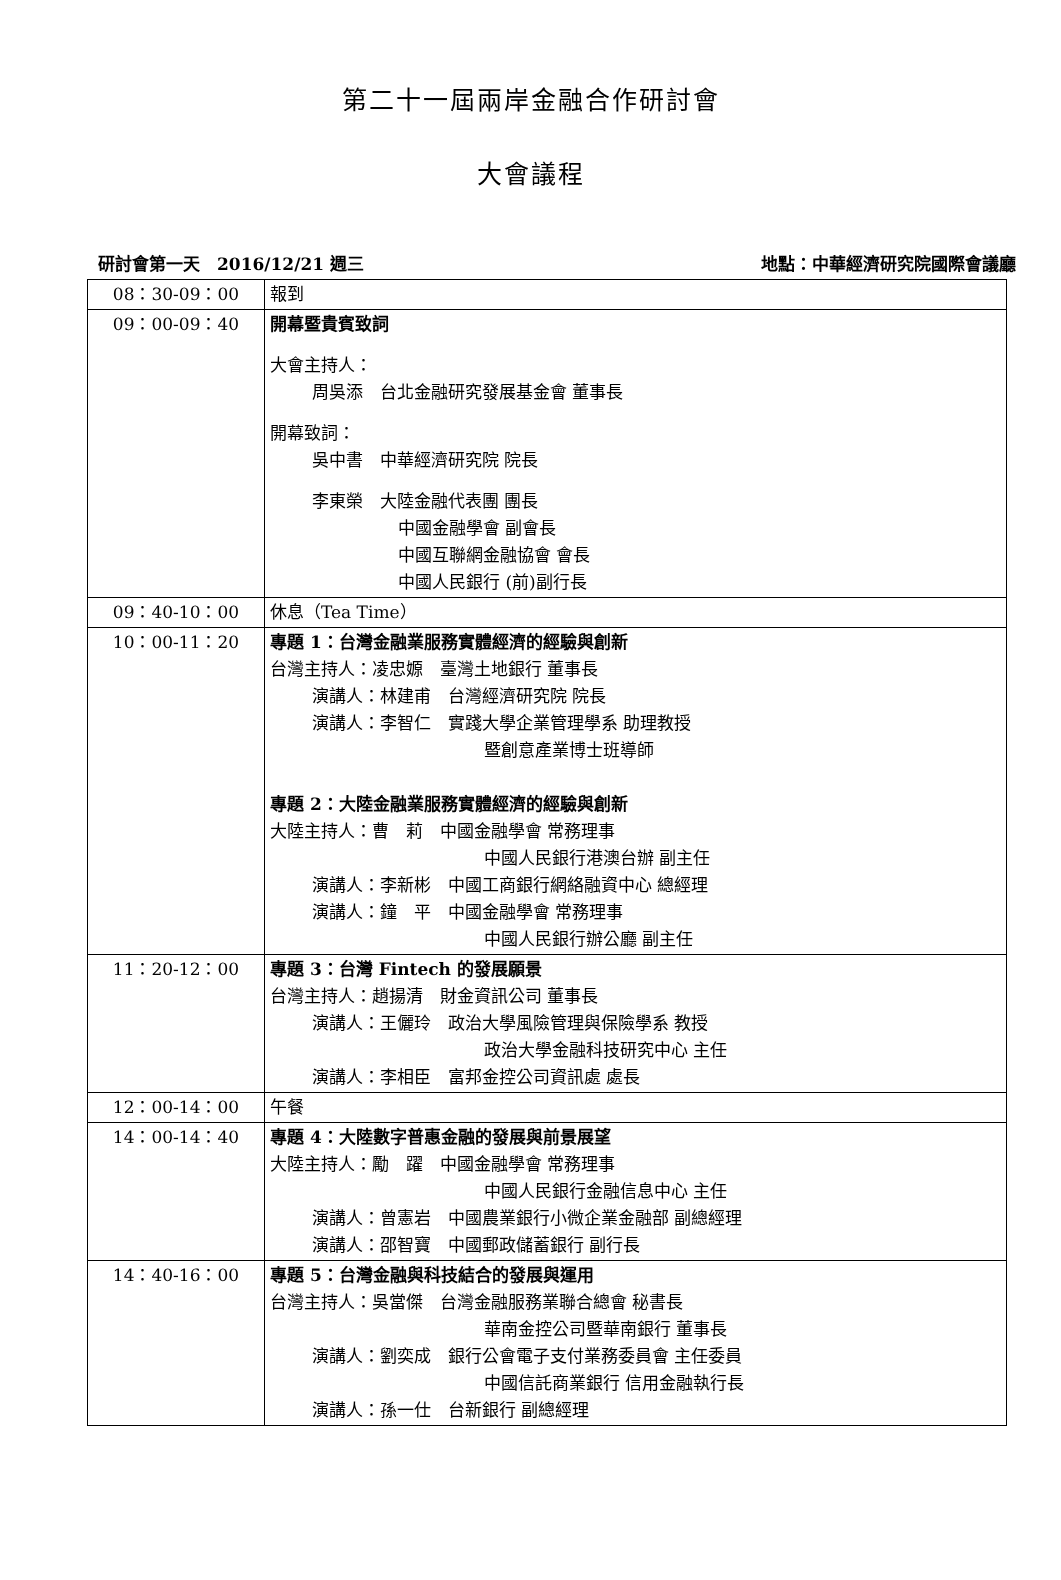第二十一屆兩岸金融合作研討會
大會議程
研討會第一天　2016/12/21 週三 地點：中華經濟研究院國際會議廳
| 08：30-09：00 | 報到 |
| 09：00-09：40 | 開幕暨貴賓致詞 大會主持人： 周吳添 台北金融研究發展基金會 董事長 開幕致詞： 吳中書 中華經濟研究院 院長 李東榮 大陸金融代表團 團長 中國金融學會 副會長 中國互聯網金融協會 會長 中國人民銀行 (前)副行長 |
| 09：40-10：00 | 休息（Tea Time） |
| 10：00-11：20 | 專題 1：台灣金融業服務實體經濟的經驗與創新 台灣主持人：凌忠嫄 臺灣土地銀行 董事長 演講人：林建甫 台灣經濟研究院 院長 演講人：李智仁 實踐大學企業管理學系 助理教授 暨創意產業博士班導師 專題 2：大陸金融業服務實體經濟的經驗與創新 大陸主持人：曹 莉 中國金融學會 常務理事 中國人民銀行港澳台辦 副主任 演講人：李新彬 中國工商銀行網絡融資中心 總經理 演講人：鐘 平 中國金融學會 常務理事 中國人民銀行辦公廳 副主任 |
| 11：20-12：00 | 專題 3：台灣 Fintech 的發展願景 台灣主持人：趙揚清 財金資訊公司 董事長 演講人：王儷玲 政治大學風險管理與保險學系 教授 政治大學金融科技研究中心 主任 演講人：李相臣 富邦金控公司資訊處 處長 |
| 12：00-14：00 | 午餐 |
| 14：00-14：40 | 專題 4：大陸數字普惠金融的發展與前景展望 大陸主持人：勵 躍 中國金融學會 常務理事 中國人民銀行金融信息中心 主任 演講人：曾憲岩 中國農業銀行小微企業金融部 副總經理 演講人：邵智寶 中國郵政儲蓄銀行 副行長 |
| 14：40-16：00 | 專題 5：台灣金融與科技結合的發展與運用 台灣主持人：吳當傑 台灣金融服務業聯合總會 秘書長 華南金控公司暨華南銀行 董事長 演講人：劉奕成 銀行公會電子支付業務委員會 主任委員 中國信託商業銀行 信用金融執行長 演講人：孫一仕 台新銀行 副總經理 |